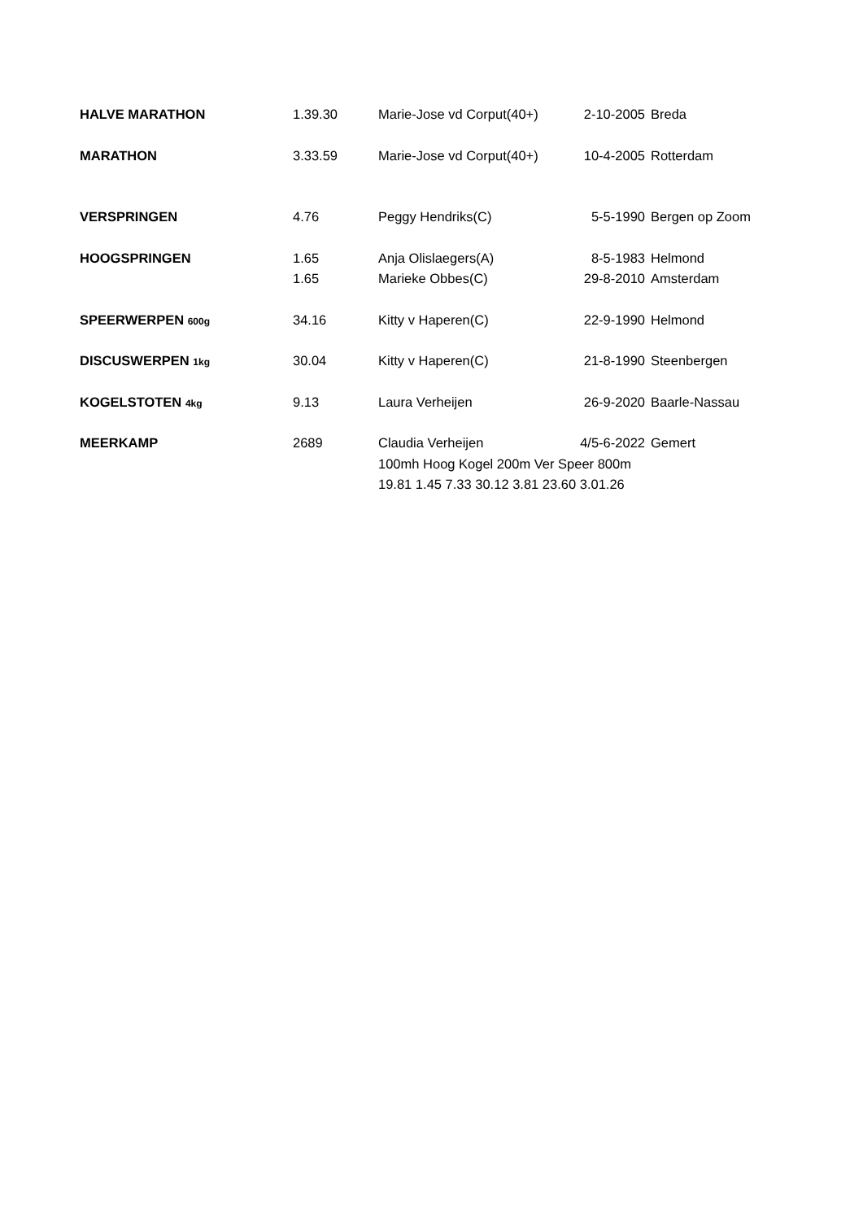| HALVE MARATHON | 1.39.30 | Marie-Jose vd Corput(40+) | 2-10-2005 | Breda |
| MARATHON | 3.33.59 | Marie-Jose vd Corput(40+) | 10-4-2005 | Rotterdam |
| VERSPRINGEN | 4.76 | Peggy Hendriks(C) | 5-5-1990 | Bergen op Zoom |
| HOOGSPRINGEN | 1.65 | Anja Olislaegers(A) | 8-5-1983 | Helmond |
| | 1.65 | Marieke Obbes(C) | 29-8-2010 | Amsterdam |
| SPEERWERPEN 600g | 34.16 | Kitty v Haperen(C) | 22-9-1990 | Helmond |
| DISCUSWERPEN 1kg | 30.04 | Kitty v Haperen(C) | 21-8-1990 | Steenbergen |
| KOGELSTOTEN 4kg | 9.13 | Laura Verheijen | 26-9-2020 | Baarle-Nassau |
| MEERKAMP | 2689 | Claudia Verheijen | 4/5-6-2022 | Gemert |
| | | 100mh Hoog Kogel 200m Ver Speer 800m | | |
| | | 19.81 1.45 7.33 30.12 3.81 23.60 3.01.26 | | |